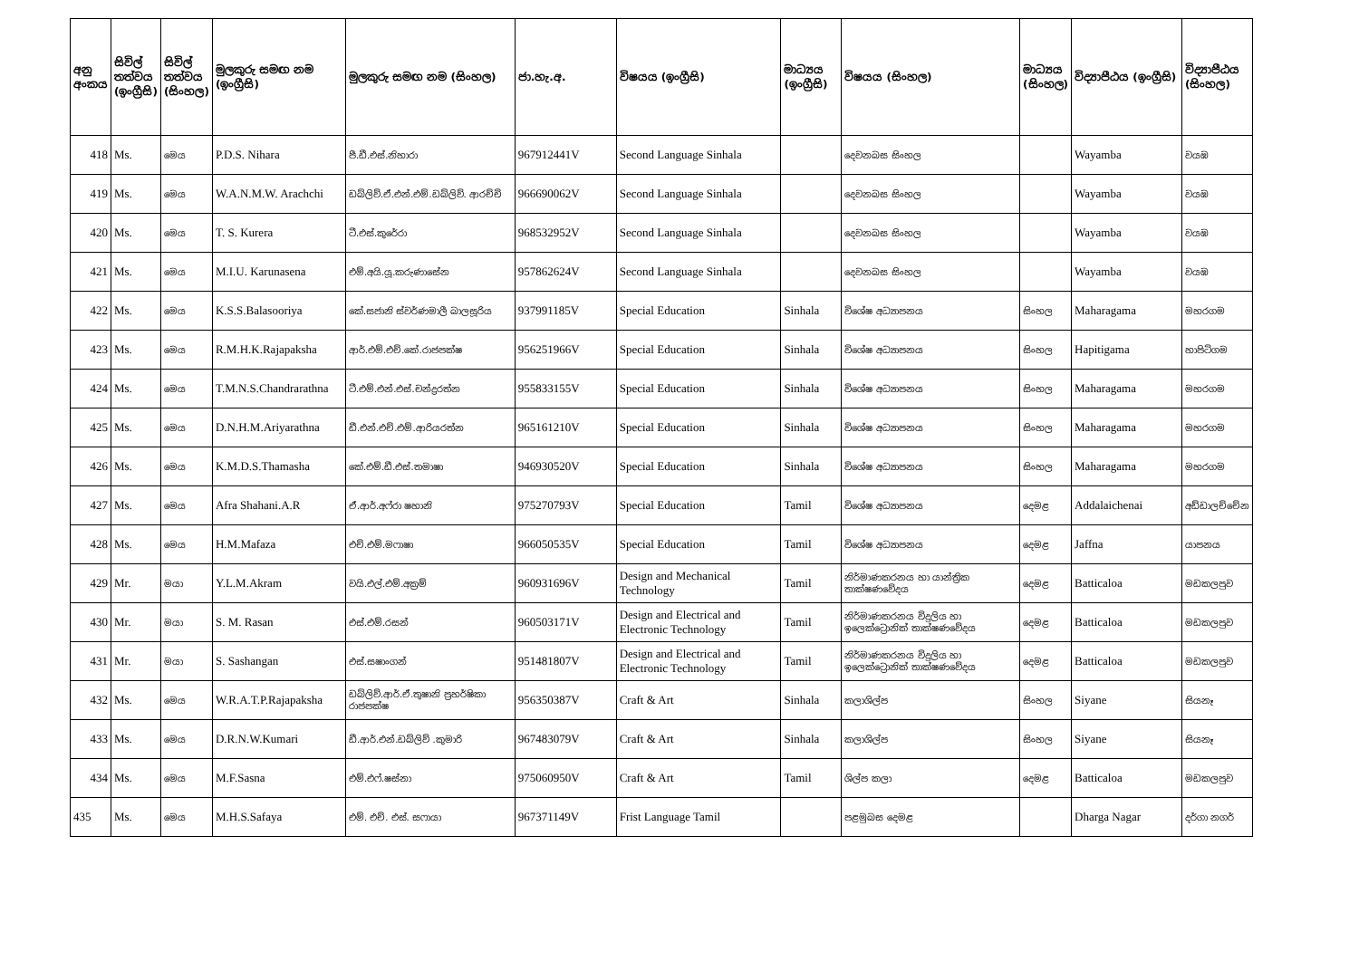| අනු අංකය | සිවිල් තත්වය (ඉංග්‍රීසි) | සිවිල් තත්වය (සිංහල) | මුලකුරු සමඟ නම (ඉංග්‍රීසි) | මුලකුරු සමඟ නම (සිංහල) | ජා.හැ.අ. | විෂයය (ඉංග්‍රීසි) | මාධ්‍යය (ඉංග්‍රීසි) | විෂයය (සිංහල) | මාධ්‍යය (සිංහල) | විද්‍යාපීඨය (ඉංග්‍රීසි) | විද්‍යාපීඨය (සිංහල) |
| --- | --- | --- | --- | --- | --- | --- | --- | --- | --- | --- | --- |
| 418 | Ms. | මෙය | P.D.S. Nihara | පී.ඩී.එස්.නිහාරා | 967912441V | Second Language Sinhala | | දෙවනබස සිංහල | | Wayamba | වයඹ |
| 419 | Ms. | මෙය | W.A.N.M.W. Arachchi | ඩබ්ලිව්.ඒ.එන්.එම්.ඩබ්ලිව්. ආරච්චි | 966690062V | Second Language Sinhala | | දෙවනබස සිංහල | | Wayamba | වයඹ |
| 420 | Ms. | මෙය | T. S. Kurera | ටී.එස්.කුරේරා | 968532952V | Second Language Sinhala | | දෙවනබස සිංහල | | Wayamba | වයඹ |
| 421 | Ms. | මෙය | M.I.U. Karunasena | එම්.අයි.යූ.කරුණාසේන | 957862624V | Second Language Sinhala | | දෙවනබස සිංහල | | Wayamba | වයඹ |
| 422 | Ms. | මෙය | K.S.S.Balasooriya | කේ.සජානි ස්වර්ණමාලී බාලසූරිය | 937991185V | Special Education | Sinhala | විශේෂ අධ්‍යාපනය | සිංහල | Maharagama | මහරගම |
| 423 | Ms. | මෙය | R.M.H.K.Rajapaksha | ආර්.එම්.එච්.කේ.රාජපක්ෂ | 956251966V | Special Education | Sinhala | විශේෂ අධ්‍යාපනය | සිංහල | Hapitigama | හාපිටිගම |
| 424 | Ms. | මෙය | T.M.N.S.Chandrarathna | ටී.එම්.එන්.එස්.චන්ද්‍රරත්න | 955833155V | Special Education | Sinhala | විශේෂ අධ්‍යාපනය | සිංහල | Maharagama | මහරගම |
| 425 | Ms. | මෙය | D.N.H.M.Ariyarathna | ඩී.එන්.එච්.එම්.ආරියරත්න | 965161210V | Special Education | Sinhala | විශේෂ අධ්‍යාපනය | සිංහල | Maharagama | මහරගම |
| 426 | Ms. | මෙය | K.M.D.S.Thamasha | කේ.එම්.ඩී.එස්.තමාෂා | 946930520V | Special Education | Sinhala | විශේෂ අධ්‍යාපනය | සිංහල | Maharagama | මහරගම |
| 427 | Ms. | මෙය | Afra Shahani.A.R | ඒ.ආර්.අෆ්රා ෂහානි | 975270793V | Special Education | Tamil | විශේෂ අධ්‍යාපනය | දෙමළ | Addalaichenai | අඩ්ඩාලච්චේන |
| 428 | Ms. | මෙය | H.M.Mafaza | එච්.එම්.මෆාෂා | 966050535V | Special Education | Tamil | විශේෂ අධ්‍යාපනය | දෙමළ | Jaffna | යාපනය |
| 429 | Mr. | මයා | Y.L.M.Akram | වයි.එල්.එම්.අක්‍රම් | 960931696V | Design and Mechanical Technology | Tamil | නිර්මාණකරනය හා යාන්ත්‍රික තාක්ෂණවේදය | දෙමළ | Batticaloa | මඩකලපුව |
| 430 | Mr. | මයා | S. M. Rasan | එස්.එම්.රසන් | 960503171V | Design and Electrical and Electronic Technology | Tamil | නිර්මාණකරනය විදුලිය හා ඉලෙක්ට්‍රොනික් තාක්ෂණවේදය | දෙමළ | Batticaloa | මඩකලපුව |
| 431 | Mr. | මයා | S. Sashangan | එස්.සෂාංගන් | 951481807V | Design and Electrical and Electronic Technology | Tamil | නිර්මාණකරනය විදුලිය හා ඉලෙක්ට්‍රොනික් තාක්ෂණවේදය | දෙමළ | Batticaloa | මඩකලපුව |
| 432 | Ms. | මෙය | W.R.A.T.P.Rajapaksha | ඩබ්ලිව්.ආර්.ඒ.තුෂානි ප්‍රහර්ෂිකා රාජපක්ෂ | 956350387V | Craft & Art | Sinhala | කලාශිල්ප | සිංහල | Siyane | සියනෑ |
| 433 | Ms. | මෙය | D.R.N.W.Kumari | ඩී.ආර්.එන්.ඩබ්ලිව් .කුමාරි | 967483079V | Craft & Art | Sinhala | කලාශිල්ප | සිංහල | Siyane | සියනෑ |
| 434 | Ms. | මෙය | M.F.Sasna | එම්.එෆ්.ෂස්නා | 975060950V | Craft & Art | Tamil | ශිල්ප කලා | දෙමළ | Batticaloa | මඩකලපුව |
| 435 | Ms. | මෙය | M.H.S.Safaya | එම්. එච්. එස්. සෆායා | 967371149V | Frist Language Tamil | | පළමුබස දෙමළ | | Dharga Nagar | දර්ගා නගර් |